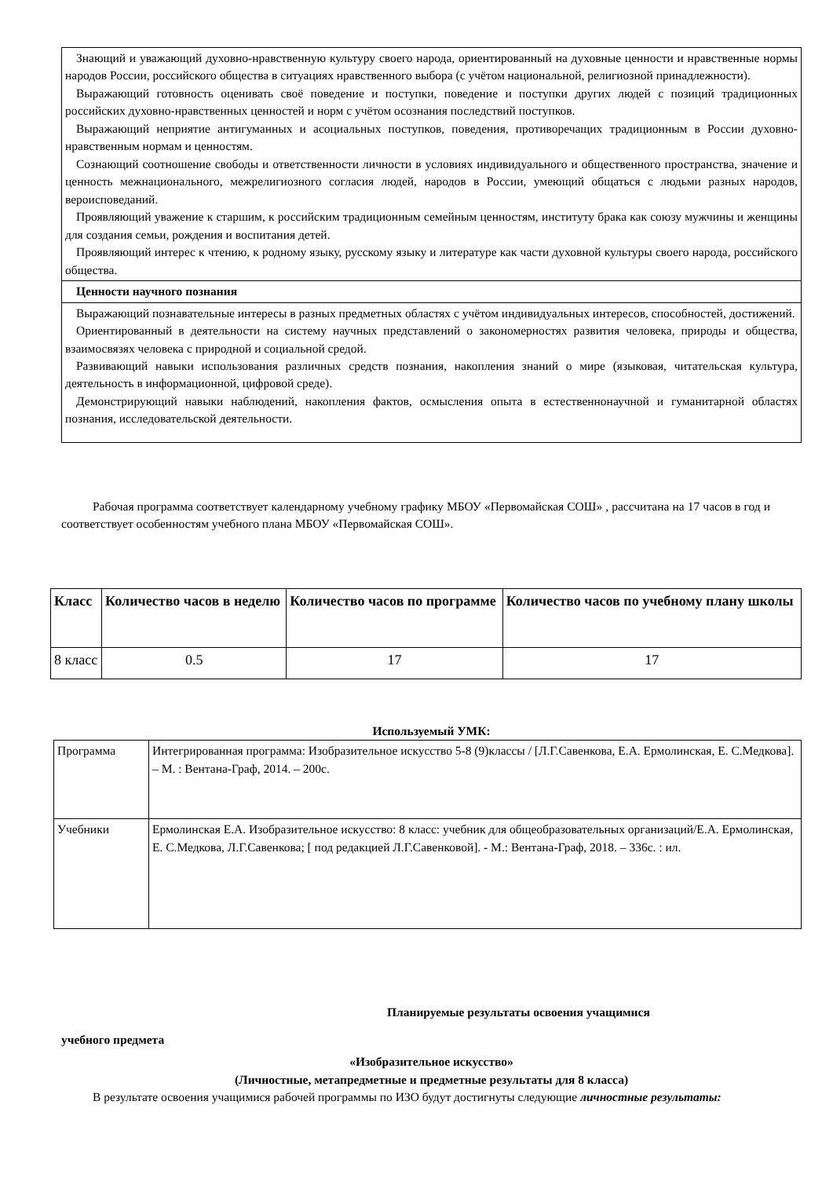| Знающий и уважающий духовно-нравственную культуру своего народа, ориентированный на духовные ценности и нравственные нормы народов России, российского общества в ситуациях нравственного выбора (с учётом национальной, религиозной принадлежности). Выражающий готовность оценивать своё поведение и поступки, поведение и поступки других людей с позиций традиционных российских духовно-нравственных ценностей и норм с учётом осознания последствий поступков. Выражающий неприятие антигуманных и асоциальных поступков, поведения, противоречащих традиционным в России духовно-нравственным нормам и ценностям. Сознающий соотношение свободы и ответственности личности в условиях индивидуального и общественного пространства, значение и ценность межнационального, межрелигиозного согласия людей, народов в России, умеющий общаться с людьми разных народов, вероисповеданий. Проявляющий уважение к старшим, к российским традиционным семейным ценностям, институту брака как союзу мужчины и женщины для создания семьи, рождения и воспитания детей. Проявляющий интерес к чтению, к родному языку, русскому языку и литературе как части духовной культуры своего народа, российского общества. |
| Ценности научного познания |
| Выражающий познавательные интересы в разных предметных областях с учётом индивидуальных интересов, способностей, достижений. Ориентированный в деятельности на систему научных представлений о закономерностях развития человека, природы и общества, взаимосвязях человека с природной и социальной средой. Развивающий навыки использования различных средств познания, накопления знаний о мире (языковая, читательская культура, деятельность в информационной, цифровой среде). Демонстрирующий навыки наблюдений, накопления фактов, осмысления опыта в естественнонаучной и гуманитарной областях познания, исследовательской деятельности. |
Рабочая программа соответствует календарному учебному графику МБОУ «Первомайская СОШ» , рассчитана на 17 часов в год и соответствует особенностям учебного плана МБОУ «Первомайская СОШ».
| Класс | Количество часов в неделю | Количество часов по программе | Количество часов по учебному плану школы |
| --- | --- | --- | --- |
| 8 класс | 0.5 | 17 | 17 |
Используемый УМК:
| Программа | Интегрированная программа: Изобразительное искусство 5-8 (9)классы / [Л.Г.Савенкова, Е.А. Ермолинская, Е. С.Медкова]. – М. : Вентана-Граф, 2014. – 200с. |
| Учебники | Ермолинская Е.А. Изобразительное искусство: 8 класс: учебник для общеобразовательных организаций/Е.А. Ермолинская, Е. С.Медкова, Л.Г.Савенкова; [ под редакцией Л.Г.Савенковой]. - М.: Вентана-Граф, 2018. – 336с. : ил. |
Планируемые результаты освоения учащимися
учебного предмета
«Изобразительное искусство»
(Личностные, метапредметные и предметные результаты для 8 класса)
В результате освоения учащимися рабочей программы по ИЗО будут достигнуты следующие личностные результаты: